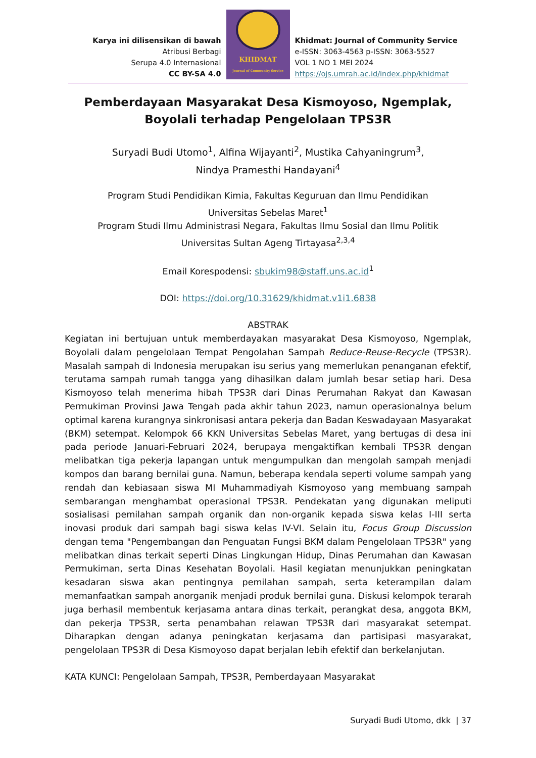Karya ini dilisensikan di bawah
Atribusi Berbagi
Serupa 4.0 Internasional
CC BY-SA 4.0
KHIDMAT
Journal of Community Service
Khidmat: Journal of Community Service
e-ISSN: 3063-4563 p-ISSN: 3063-5527
VOL 1 NO 1 MEI 2024
https://ojs.umrah.ac.id/index.php/khidmat
Pemberdayaan Masyarakat Desa Kismoyoso, Ngemplak,
Boyolali terhadap Pengelolaan TPS3R
Suryadi Budi Utomo<sup>1</sup>, Alfina Wijayanti<sup>2</sup>, Mustika Cahyaningrum<sup>3</sup>,
Nindya Pramesthi Handayani<sup>4</sup>
Program Studi Pendidikan Kimia, Fakultas Keguruan dan Ilmu Pendidikan
Universitas Sebelas Maret<sup>1</sup>
Program Studi Ilmu Administrasi Negara, Fakultas Ilmu Sosial dan Ilmu Politik
Universitas Sultan Ageng Tirtayasa<sup>2,3,4</sup>
Email Korespodensi: sbukim98@staff.uns.ac.id<sup>1</sup>
DOI: https://doi.org/10.31629/khidmat.v1i1.6838
ABSTRAK
Kegiatan ini bertujuan untuk memberdayakan masyarakat Desa Kismoyoso, Ngemplak, Boyolali dalam pengelolaan Tempat Pengolahan Sampah Reduce-Reuse-Recycle (TPS3R). Masalah sampah di Indonesia merupakan isu serius yang memerlukan penanganan efektif, terutama sampah rumah tangga yang dihasilkan dalam jumlah besar setiap hari. Desa Kismoyoso telah menerima hibah TPS3R dari Dinas Perumahan Rakyat dan Kawasan Permukiman Provinsi Jawa Tengah pada akhir tahun 2023, namun operasionalnya belum optimal karena kurangnya sinkronisasi antara pekerja dan Badan Keswadayaan Masyarakat (BKM) setempat. Kelompok 66 KKN Universitas Sebelas Maret, yang bertugas di desa ini pada periode Januari-Februari 2024, berupaya mengaktifkan kembali TPS3R dengan melibatkan tiga pekerja lapangan untuk mengumpulkan dan mengolah sampah menjadi kompos dan barang bernilai guna. Namun, beberapa kendala seperti volume sampah yang rendah dan kebiasaan siswa MI Muhammadiyah Kismoyoso yang membuang sampah sembarangan menghambat operasional TPS3R. Pendekatan yang digunakan meliputi sosialisasi pemilahan sampah organik dan non-organik kepada siswa kelas I-III serta inovasi produk dari sampah bagi siswa kelas IV-VI. Selain itu, Focus Group Discussion dengan tema "Pengembangan dan Penguatan Fungsi BKM dalam Pengelolaan TPS3R" yang melibatkan dinas terkait seperti Dinas Lingkungan Hidup, Dinas Perumahan dan Kawasan Permukiman, serta Dinas Kesehatan Boyolali. Hasil kegiatan menunjukkan peningkatan kesadaran siswa akan pentingnya pemilahan sampah, serta keterampilan dalam memanfaatkan sampah anorganik menjadi produk bernilai guna. Diskusi kelompok terarah juga berhasil membentuk kerjasama antara dinas terkait, perangkat desa, anggota BKM, dan pekerja TPS3R, serta penambahan relawan TPS3R dari masyarakat setempat. Diharapkan dengan adanya peningkatan kerjasama dan partisipasi masyarakat, pengelolaan TPS3R di Desa Kismoyoso dapat berjalan lebih efektif dan berkelanjutan.
KATA KUNCI: Pengelolaan Sampah, TPS3R, Pemberdayaan Masyarakat
Suryadi Budi Utomo, dkk | 37